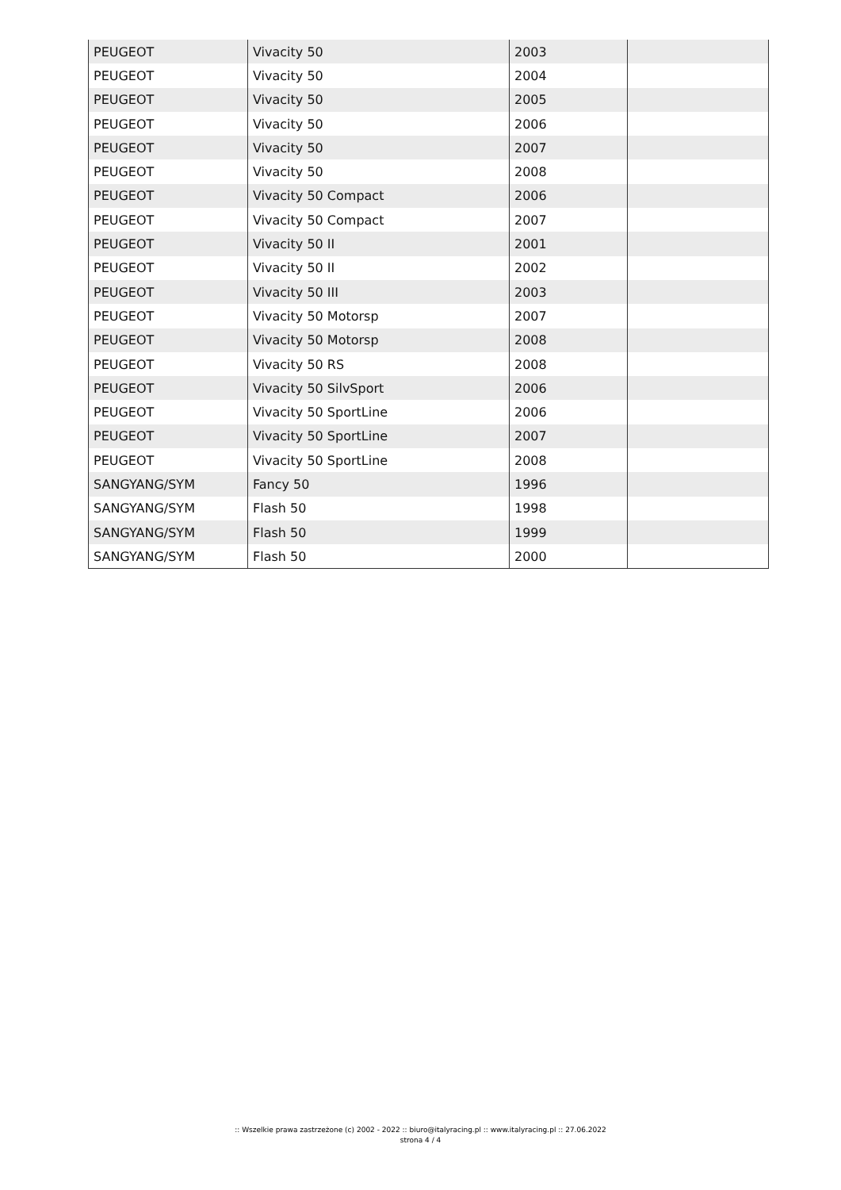| PEUGEOT | Vivacity 50 | 2003 | |
| PEUGEOT | Vivacity 50 | 2004 | |
| PEUGEOT | Vivacity 50 | 2005 | |
| PEUGEOT | Vivacity 50 | 2006 | |
| PEUGEOT | Vivacity 50 | 2007 | |
| PEUGEOT | Vivacity 50 | 2008 | |
| PEUGEOT | Vivacity 50 Compact | 2006 | |
| PEUGEOT | Vivacity 50 Compact | 2007 | |
| PEUGEOT | Vivacity 50 II | 2001 | |
| PEUGEOT | Vivacity 50 II | 2002 | |
| PEUGEOT | Vivacity 50 III | 2003 | |
| PEUGEOT | Vivacity 50 Motorsp | 2007 | |
| PEUGEOT | Vivacity 50 Motorsp | 2008 | |
| PEUGEOT | Vivacity 50 RS | 2008 | |
| PEUGEOT | Vivacity 50 SilvSport | 2006 | |
| PEUGEOT | Vivacity 50 SportLine | 2006 | |
| PEUGEOT | Vivacity 50 SportLine | 2007 | |
| PEUGEOT | Vivacity 50 SportLine | 2008 | |
| SANGYANG/SYM | Fancy 50 | 1996 | |
| SANGYANG/SYM | Flash 50 | 1998 | |
| SANGYANG/SYM | Flash 50 | 1999 | |
| SANGYANG/SYM | Flash 50 | 2000 | |
:: Wszelkie prawa zastrzeżone (c) 2002 - 2022 :: biuro@italyracing.pl :: www.italyracing.pl :: 27.06.2022
strona 4 / 4